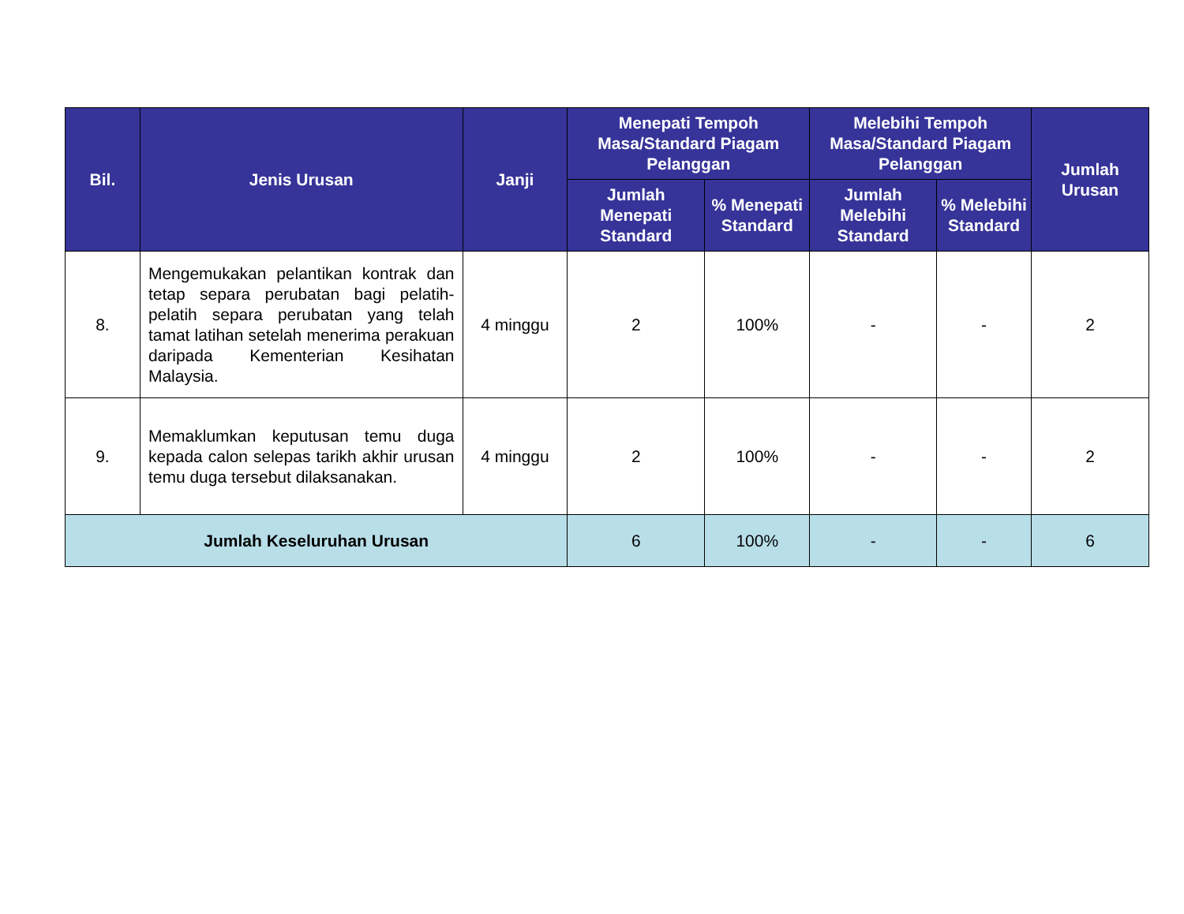| Bil. | Jenis Urusan | Janji | Menepati Tempoh Masa/Standard Piagam Pelanggan | | Melebihi Tempoh Masa/Standard Piagam Pelanggan | | Jumlah Urusan |
| --- | --- | --- | --- | --- | --- | --- | --- |
| | | | Jumlah Menepati Standard | % Menepati Standard | Jumlah Melebihi Standard | % Melebihi Standard | |
| 8. | Mengemukakan pelantikan kontrak dan tetap separa perubatan bagi pelatih-pelatih separa perubatan yang telah tamat latihan setelah menerima perakuan daripada Kementerian Kesihatan Malaysia. | 4 minggu | 2 | 100% | - | - | 2 |
| 9. | Memaklumkan keputusan temu duga kepada calon selepas tarikh akhir urusan temu duga tersebut dilaksanakan. | 4 minggu | 2 | 100% | - | - | 2 |
| Jumlah Keseluruhan Urusan | | | 6 | 100% | - | - | 6 |